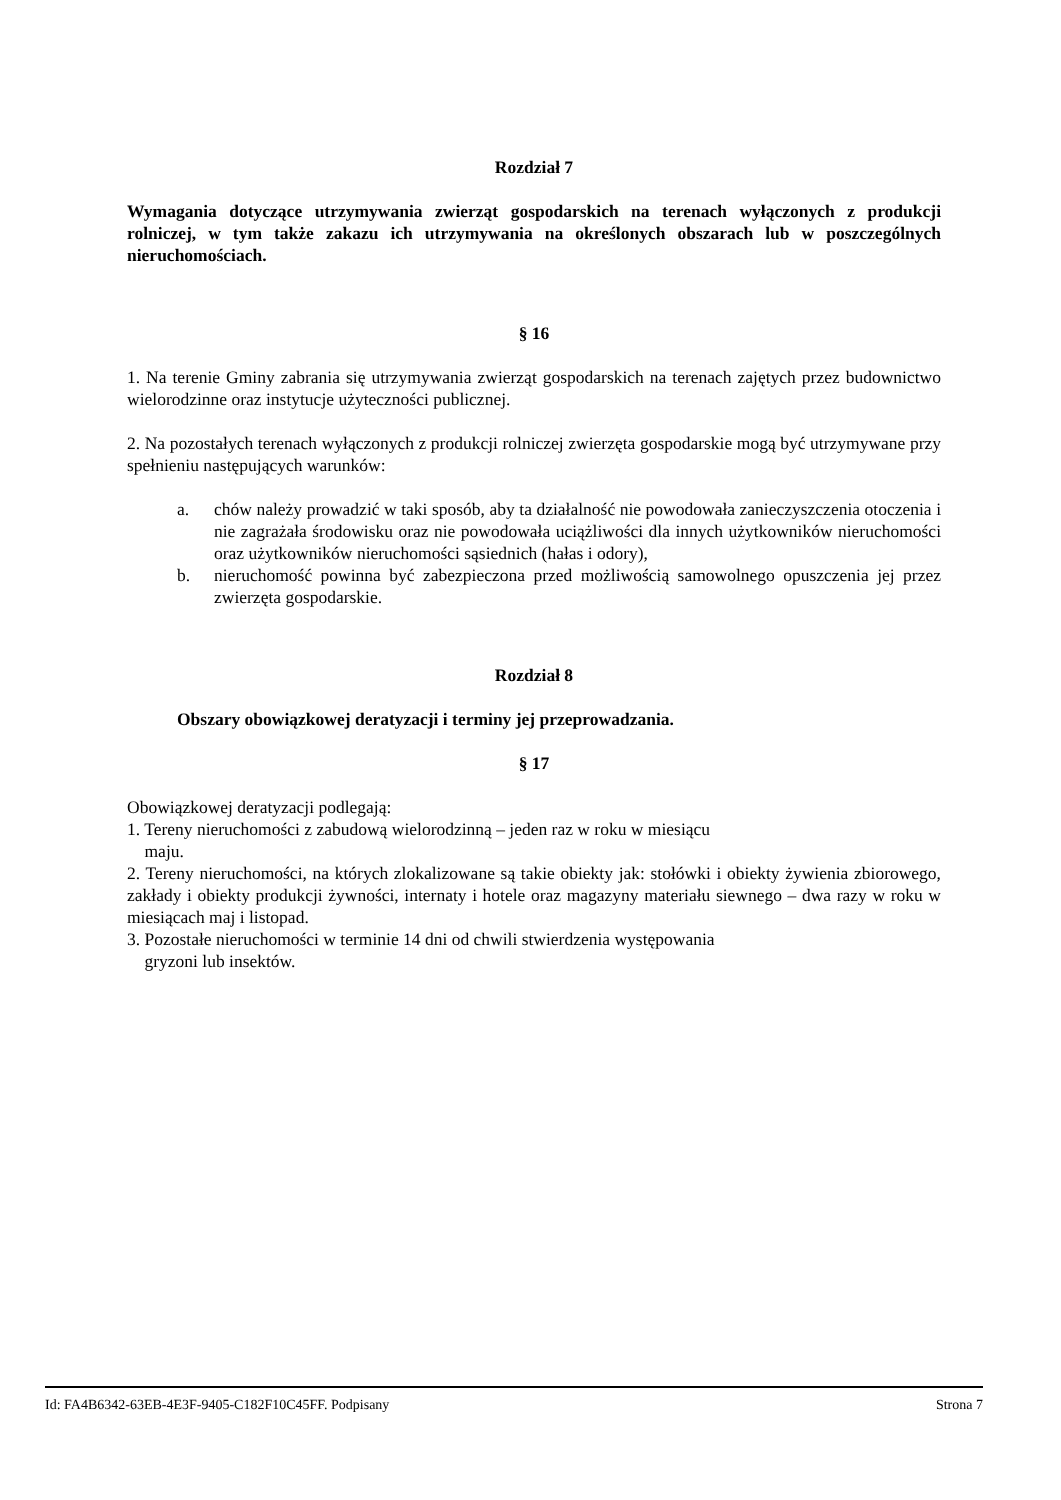Rozdział 7
Wymagania dotyczące utrzymywania zwierząt gospodarskich na terenach wyłączonych z produkcji rolniczej, w tym także zakazu ich utrzymywania na określonych obszarach lub w poszczególnych nieruchomościach.
§ 16
1. Na terenie Gminy zabrania się utrzymywania zwierząt gospodarskich na terenach zajętych przez budownictwo wielorodzinne oraz instytucje użyteczności publicznej.
2. Na pozostałych terenach wyłączonych z produkcji rolniczej zwierzęta gospodarskie mogą być utrzymywane przy spełnieniu następujących warunków:
a. chów należy prowadzić w taki sposób, aby ta działalność nie powodowała zanieczyszczenia otoczenia i nie zagrażała środowisku oraz nie powodowała uciążliwości dla innych użytkowników nieruchomości oraz użytkowników nieruchomości sąsiednich (hałas i odory),
b. nieruchomość powinna być zabezpieczona przed możliwością samowolnego opuszczenia jej przez zwierzęta gospodarskie.
Rozdział 8
Obszary obowiązkowej deratyzacji i terminy jej przeprowadzania.
§ 17
Obowiązkowej deratyzacji podlegają:
1. Tereny nieruchomości z zabudową wielorodzinną – jeden raz w roku w miesiącu
maju.
2. Tereny nieruchomości, na których zlokalizowane są takie obiekty jak: stołówki i obiekty żywienia zbiorowego, zakłady i obiekty produkcji żywności, internaty i hotele oraz magazyny materiału siewnego – dwa razy w roku w miesiącach maj i listopad.
3. Pozostałe nieruchomości w terminie 14 dni od chwili stwierdzenia występowania
gryzoni lub insektów.
Id: FA4B6342-63EB-4E3F-9405-C182F10C45FF. Podpisany Strona 7